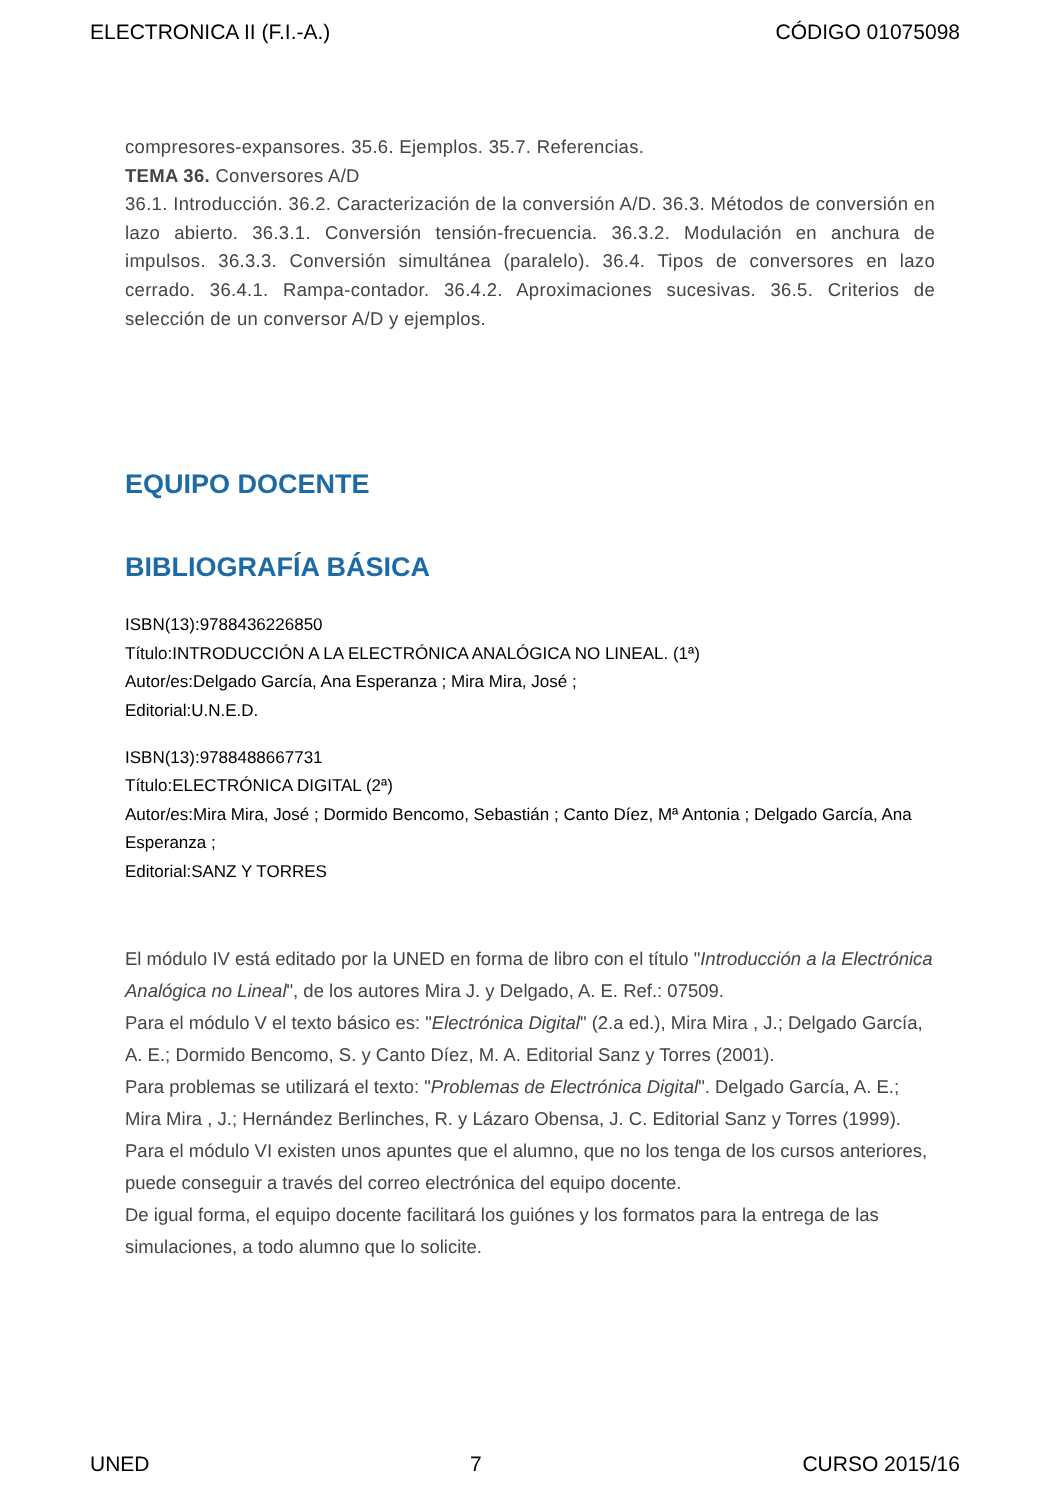ELECTRONICA II (F.I.-A.) CÓDIGO 01075098
compresores-expansores. 35.6. Ejemplos. 35.7. Referencias.
TEMA 36. Conversores A/D
36.1. Introducción. 36.2. Caracterización de la conversión A/D. 36.3. Métodos de conversión en lazo abierto. 36.3.1. Conversión tensión-frecuencia. 36.3.2. Modulación en anchura de impulsos. 36.3.3. Conversión simultánea (paralelo). 36.4. Tipos de conversores en lazo cerrado. 36.4.1. Rampa-contador. 36.4.2. Aproximaciones sucesivas. 36.5. Criterios de selección de un conversor A/D y ejemplos.
EQUIPO DOCENTE
BIBLIOGRAFÍA BÁSICA
ISBN(13):9788436226850
Título:INTRODUCCIÓN A LA ELECTRÓNICA ANALÓGICA NO LINEAL. (1ª)
Autor/es:Delgado García, Ana Esperanza ; Mira Mira, José ;
Editorial:U.N.E.D.
ISBN(13):9788488667731
Título:ELECTRÓNICA DIGITAL (2ª)
Autor/es:Mira Mira, José ; Dormido Bencomo, Sebastián ; Canto Díez, Mª Antonia ; Delgado García, Ana Esperanza ;
Editorial:SANZ Y TORRES
El módulo IV está editado por la UNED en forma de libro con el título "Introducción a la Electrónica Analógica no Lineal", de los autores Mira J. y Delgado, A. E. Ref.: 07509.
Para el módulo V el texto básico es: "Electrónica Digital" (2.a ed.), Mira Mira , J.; Delgado García, A. E.; Dormido Bencomo, S. y Canto Díez, M. A. Editorial Sanz y Torres (2001).
Para problemas se utilizará el texto: "Problemas de Electrónica Digital". Delgado García, A. E.; Mira Mira , J.; Hernández Berlinches, R. y Lázaro Obensa, J. C. Editorial Sanz y Torres (1999).
Para el módulo VI existen unos apuntes que el alumno, que no los tenga de los cursos anteriores, puede conseguir a través del correo electrónica del equipo docente.
De igual forma, el equipo docente facilitará los guiónes y los formatos para la entrega de las simulaciones, a todo alumno que lo solicite.
UNED 7 CURSO 2015/16